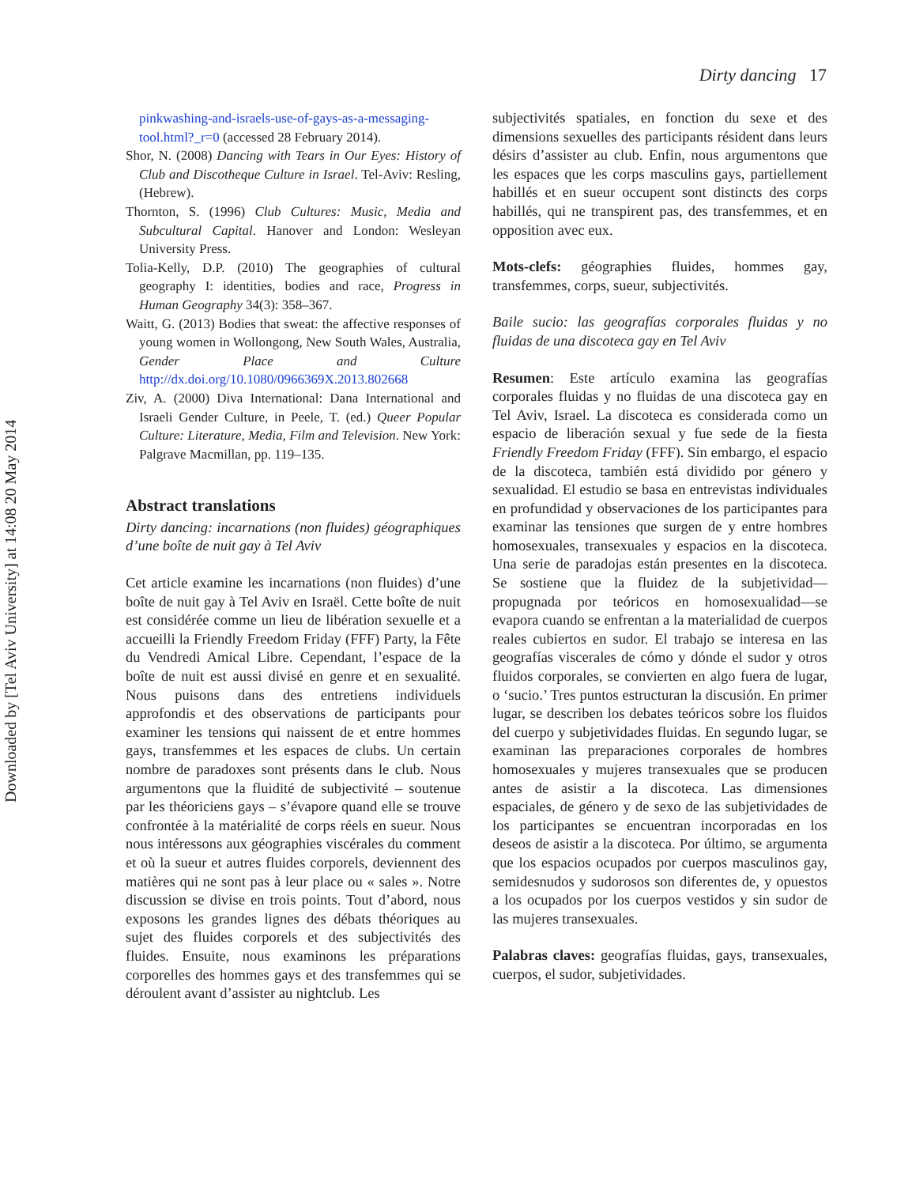Downloaded by [Tel Aviv University] at 14:08 20 May 2014
Dirty dancing 17
pinkwashing-and-israels-use-of-gays-as-a-messaging-tool.html?_r=0 (accessed 28 February 2014).
Shor, N. (2008) Dancing with Tears in Our Eyes: History of Club and Discotheque Culture in Israel. Tel-Aviv: Resling, (Hebrew).
Thornton, S. (1996) Club Cultures: Music, Media and Subcultural Capital. Hanover and London: Wesleyan University Press.
Tolia-Kelly, D.P. (2010) The geographies of cultural geography I: identities, bodies and race, Progress in Human Geography 34(3): 358–367.
Waitt, G. (2013) Bodies that sweat: the affective responses of young women in Wollongong, New South Wales, Australia, Gender Place and Culture http://dx.doi.org/10.1080/0966369X.2013.802668
Ziv, A. (2000) Diva International: Dana International and Israeli Gender Culture, in Peele, T. (ed.) Queer Popular Culture: Literature, Media, Film and Television. New York: Palgrave Macmillan, pp. 119–135.
Abstract translations
Dirty dancing: incarnations (non fluides) géographiques d’une boîte de nuit gay à Tel Aviv
Cet article examine les incarnations (non fluides) d’une boîte de nuit gay à Tel Aviv en Israël. Cette boîte de nuit est considérée comme un lieu de libération sexuelle et a accueilli la Friendly Freedom Friday (FFF) Party, la Fête du Vendredi Amical Libre. Cependant, l’espace de la boîte de nuit est aussi divisé en genre et en sexualité. Nous puisons dans des entretiens individuels approfondis et des observations de participants pour examiner les tensions qui naissent de et entre hommes gays, transfemmes et les espaces de clubs. Un certain nombre de paradoxes sont présents dans le club. Nous argumentons que la fluidité de subjectivité – soutenue par les théoriciens gays – s’évapore quand elle se trouve confrontée à la matérialité de corps réels en sueur. Nous nous intéressons aux géographies viscérales du comment et où la sueur et autres fluides corporels, deviennent des matières qui ne sont pas à leur place ou « sales ». Notre discussion se divise en trois points. Tout d’abord, nous exposons les grandes lignes des débats théoriques au sujet des fluides corporels et des subjectivités des fluides. Ensuite, nous examinons les préparations corporelles des hommes gays et des transfemmes qui se déroulent avant d’assister au nightclub. Les
subjectivités spatiales, en fonction du sexe et des dimensions sexuelles des participants résident dans leurs désirs d’assister au club. Enfin, nous argumentons que les espaces que les corps masculins gays, partiellement habillés et en sueur occupent sont distincts des corps habillés, qui ne transpirent pas, des transfemmes, et en opposition avec eux.
Mots-clefs: géographies fluides, hommes gay, transfemmes, corps, sueur, subjectivités.
Baile sucio: las geografías corporales fluidas y no fluidas de una discoteca gay en Tel Aviv
Resumen: Este artículo examina las geografías corporales fluidas y no fluidas de una discoteca gay en Tel Aviv, Israel. La discoteca es considerada como un espacio de liberación sexual y fue sede de la fiesta Friendly Freedom Friday (FFF). Sin embargo, el espacio de la discoteca, también está dividido por género y sexualidad. El estudio se basa en entrevistas individuales en profundidad y observaciones de los participantes para examinar las tensiones que surgen de y entre hombres homosexuales, transexuales y espacios en la discoteca. Una serie de paradojas están presentes en la discoteca. Se sostiene que la fluidez de la subjetividad—propugnada por teóricos en homosexualidad—se evapora cuando se enfrentan a la materialidad de cuerpos reales cubiertos en sudor. El trabajo se interesa en las geografías viscerales de cómo y dónde el sudor y otros fluidos corporales, se convierten en algo fuera de lugar, o ‘sucio.’ Tres puntos estructuran la discusión. En primer lugar, se describen los debates teóricos sobre los fluidos del cuerpo y subjetividades fluidas. En segundo lugar, se examinan las preparaciones corporales de hombres homosexuales y mujeres transexuales que se producen antes de asistir a la discoteca. Las dimensiones espaciales, de género y de sexo de las subjetividades de los participantes se encuentran incorporadas en los deseos de asistir a la discoteca. Por último, se argumenta que los espacios ocupados por cuerpos masculinos gay, semidesnudos y sudorosos son diferentes de, y opuestos a los ocupados por los cuerpos vestidos y sin sudor de las mujeres transexuales.
Palabras claves: geografías fluidas, gays, transexuales, cuerpos, el sudor, subjetividades.